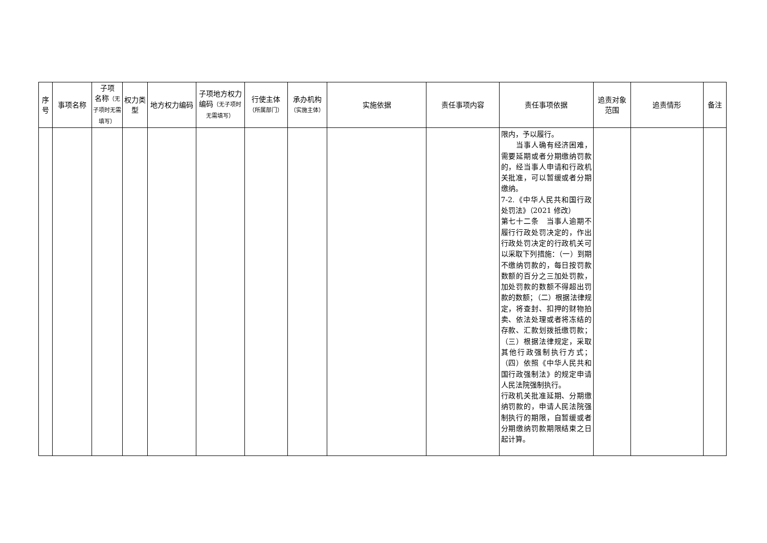| 序号 | 事项名称 | 子项 名称 （无子项时无需填写） | 权力类型 | 地方权力编码 | 子项地方权力编码 （无子项时无需填写） | 行使主体 （所属部门） | 承办机构 （实施主体） | 实施依据 | 责任事项内容 | 责任事项依据 | 追责对象范围 | 追责情形 | 备注 |
| --- | --- | --- | --- | --- | --- | --- | --- | --- | --- | --- | --- | --- | --- |
| | | | | | | | | | | 限内，予以履行。 当事人确有经济困难，需要延期或者分期缴纳罚款的，经当事人申请和行政机关批准，可以暂缓或者分期缴纳。 7-2.《中华人民共和国行政处罚法》（2021 修改） 第七十二条 当事人逾期不履行行政处罚决定的，作出行政处罚决定的行政机关可以采取下列措施：（一）到期不缴纳罚款的，每日按罚款数额的百分之三加处罚款，加处罚款的数额不得超出罚款的数额；（二）根据法律规定，将查封、扣押的财物拍卖、依法处理或者将冻结的存款、汇款划拨抵缴罚款；（三）根据法律规定，采取其他行政强制执行方式；（四）依照《中华人民共和国行政强制法》的规定申请人民法院强制执行。 行政机关批准延期、分期缴纳罚款的，申请人民法院强制执行的期限，自暂缓或者分期缴纳罚款期限结束之日起计算。 | | | |